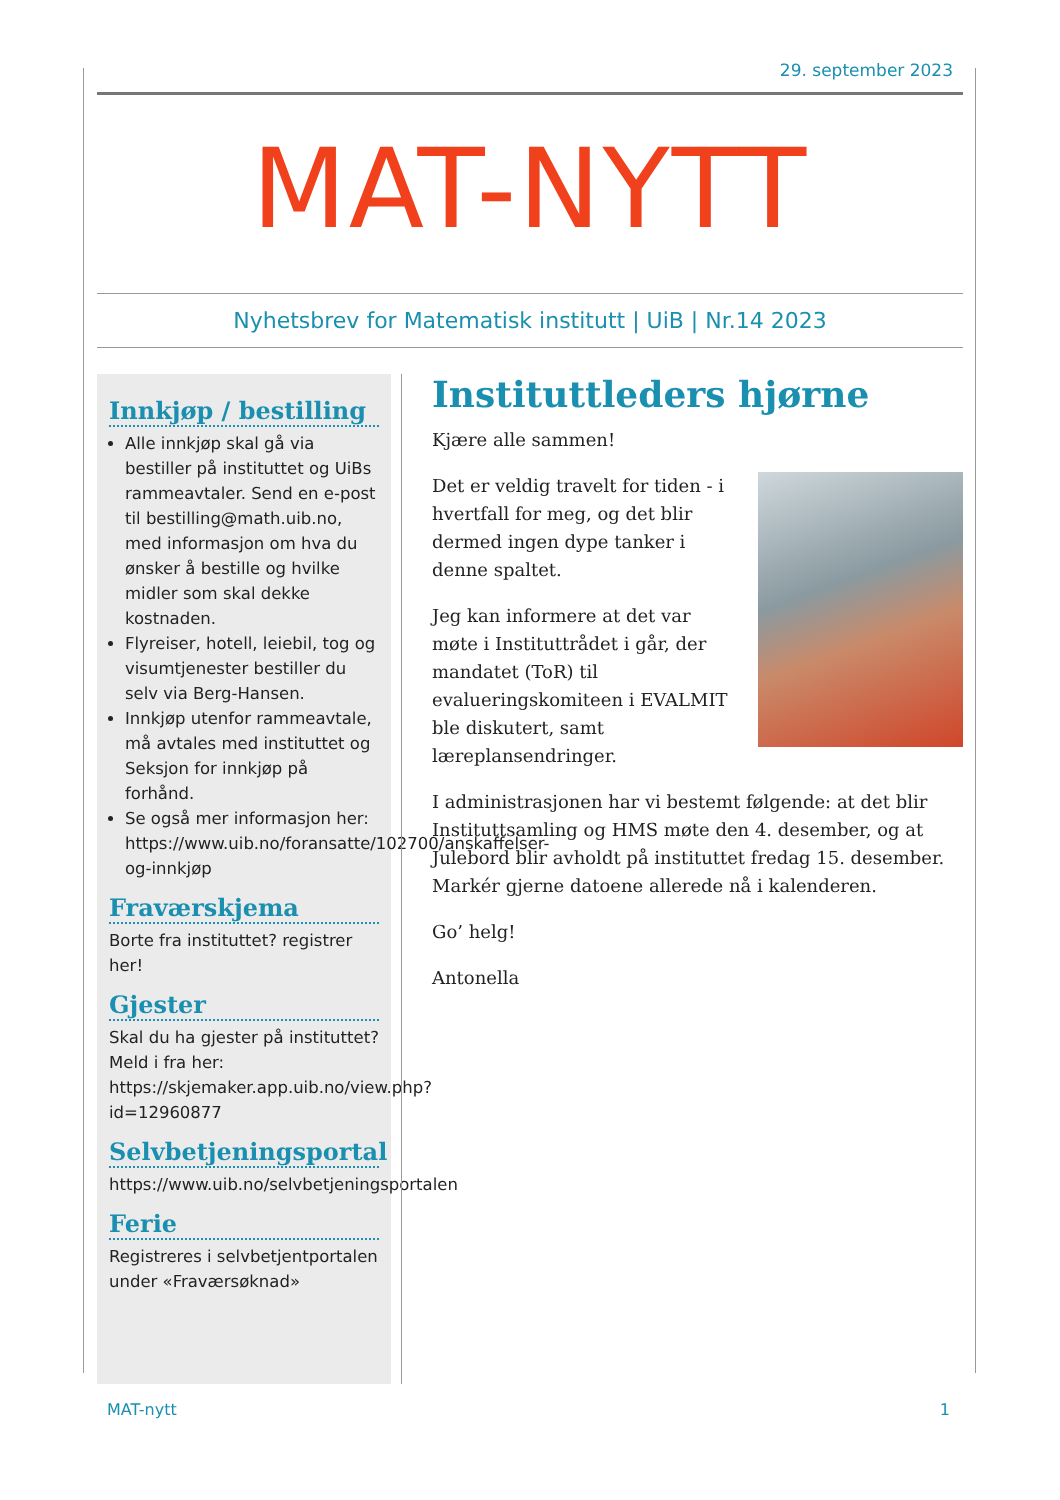29. september 2023
MAT-NYTT
Nyhetsbrev for Matematisk institutt | UiB | Nr.14 2023
Innkjøp / bestilling
Alle innkjøp skal gå via bestiller på instituttet og UiBs rammeavtaler. Send en e-post til bestilling@math.uib.no, med informasjon om hva du ønsker å bestille og hvilke midler som skal dekke kostnaden.
Flyreiser, hotell, leiebil, tog og visumtjenester bestiller du selv via Berg-Hansen.
Innkjøp utenfor rammeavtale, må avtales med instituttet og Seksjon for innkjøp på forhånd.
Se også mer informasjon her: https://www.uib.no/foransatte/102700/anskaffelser-og-innkjøp
Fraværskjema
Borte fra instituttet? registrer her!
Gjester
Skal du ha gjester på instituttet? Meld i fra her: https://skjemaker.app.uib.no/view.php?id=12960877
Selvbetjeningsportal
https://www.uib.no/selvbetjeningsportalen
Ferie
Registreres i selvbetjentportalen under «Fraværsøknad»
Instituttleders hjørne
Kjære alle sammen!
Det er veldig travelt for tiden - i hvertfall for meg, og det blir dermed ingen dype tanker i denne spaltet.
Jeg kan informere at det var møte i Instituttrådet i går, der mandatet (ToR) til evalueringskomiteen i EVALMIT ble diskutert, samt læreplansendringer.
I administrasjonen har vi bestemt følgende: at det blir Instituttsamling og HMS møte den 4. desember, og at Julebord blir avholdt på instituttet fredag 15. desember. Markér gjerne datoene allerede nå i kalenderen.
Go’ helg!
Antonella
MAT-nytt 1